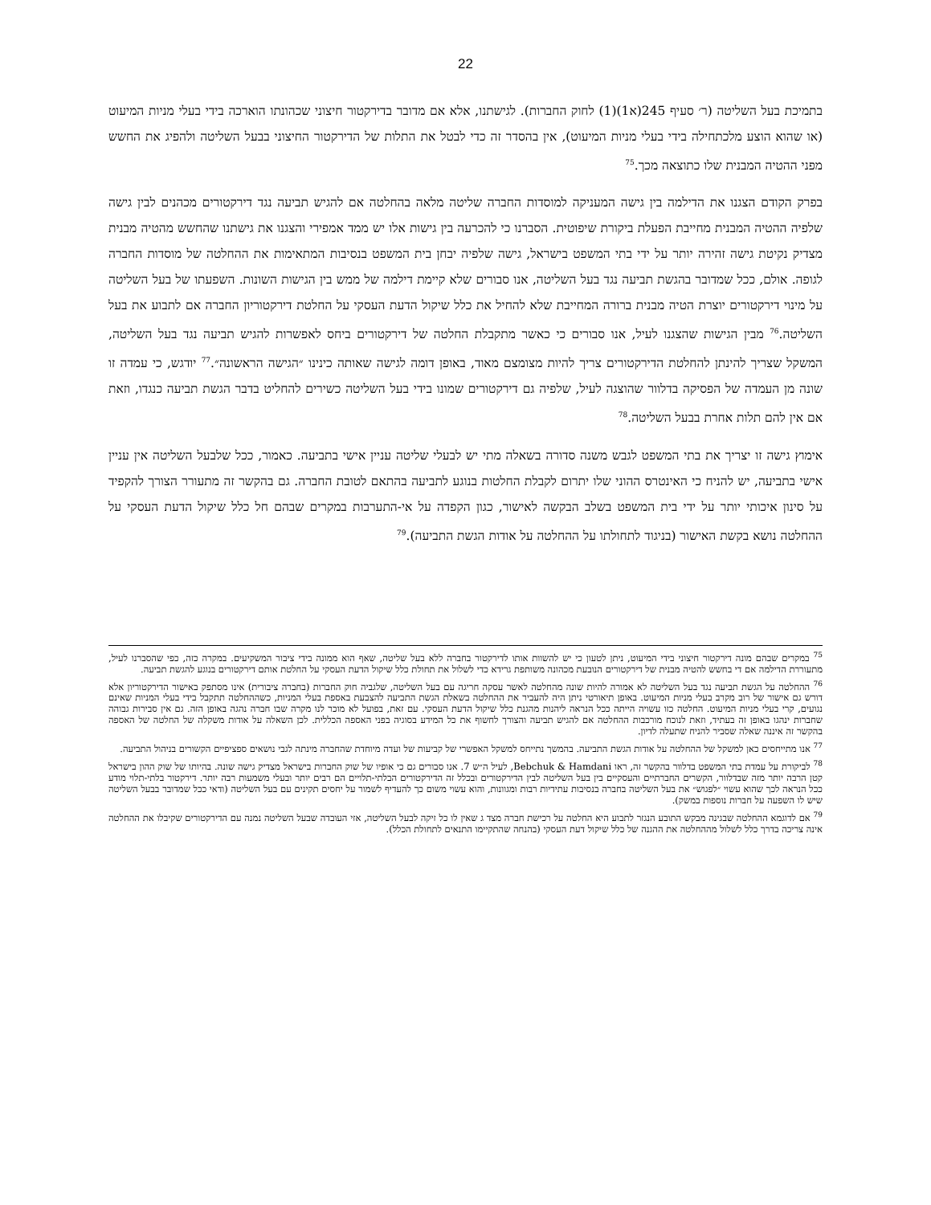22
בתמיכת בעל השליטה (ר׳ סעיף 245(א1)(1) לחוק החברות). לגישתנו, אלא אם מדובר בדירקטור חיצוני שכהונתו הוארכה בידי בעלי מניות המיעוט (או שהוא הוצע מלכתחילה בידי בעלי מניות המיעוט), אין בהסדר זה כדי לבטל את התלות של הדירקטור החיצוני בבעל השליטה ולהפיג את החשש מפני ההטיה המבנית שלו כתוצאה מכך.<sup>75</sup>
בפרק הקודם הצגנו את הדילמה בין גישה המעניקה למוסדות החברה שליטה מלאה בהחלטה אם להגיש תביעה נגד דירקטורים מכהנים לבין גישה שלפיה ההטיה המבנית מחייבת הפעלת ביקורת שיפוטית. הסברנו כי להכרעה בין גישות אלו יש ממד אמפירי והצגנו את גישתנו שהחשש מהטיה מבנית מצדיק נקיטת גישה זהירה יותר על ידי בתי המשפט בישראל, גישה שלפיה יבחן בית המשפט בנסיבות המתאימות את ההחלטה של מוסדות החברה לגופה. אולם, ככל שמדובר בהגשת תביעה נגד בעל השליטה, אנו סבורים שלא קיימת דילמה של ממש בין הגישות השונות. השפעתו של בעל השליטה על מינוי דירקטורים יוצרת הטיה מבנית ברורה המחייבת שלא להחיל את כלל שיקול הדעת העסקי על החלטת דירקטוריון החברה אם לתבוע את בעל השליטה.<sup>76</sup> מבין הגישות שהצגנו לעיל, אנו סבורים כי כאשר מתקבלת החלטה של דירקטורים ביחס לאפשרות להגיש תביעה נגד בעל השליטה, המשקל שצריך להינתן להחלטת הדירקטורים צריך להיות מצומצם מאוד, באופן דומה לגישה שאותה כינינו ״הגישה הראשונה״.<sup>77</sup> יודגש, כי עמדה זו שונה מן העמדה של הפסיקה בדלוור שהוצגה לעיל, שלפיה גם דירקטורים שמונו בידי בעל השליטה כשירים להחליט בדבר הגשת תביעה כנגדו, וזאת אם אין להם תלות אחרת בבעל השליטה.<sup>78</sup>
אימוץ גישה זו יצריך את בתי המשפט לגבש משנה סדורה בשאלה מתי יש לבעלי שליטה עניין אישי בתביעה. כאמור, ככל שלבעל השליטה אין עניין אישי בתביעה, יש להניח כי האינטרס ההוני שלו יתרום לקבלת החלטות בנוגע לתביעה בהתאם לטובת החברה. גם בהקשר זה מתעורר הצורך להקפיד על סינון איכותי יותר על ידי בית המשפט בשלב הבקשה לאישור, כגון הקפדה על אי-התערבות במקרים שבהם חל כלל שיקול הדעת העסקי על ההחלטה נושא בקשת האישור (בניגוד לתחולתו על ההחלטה על אודות הגשת התביעה).<sup>79</sup>
<sup>75</sup> במקרים שבהם מונה דירקטור חיצוני בידי המיעוט, ניתן לטעון כי יש להשוות אותו לדירקטור בחברה ללא בעל שליטה, שאף הוא ממונה בידי ציבור המשקיעים. במקרה כזה, כפי שהסברנו לעיל, מתעוררת הדילמה אם די בחשש להטיה מבנית של דירקטורים הנובעת מכהונה משותפת גרידא כדי לשלול את תחולת כלל שיקול הדעת העסקי על החלטת אותם דירקטורים בנוגע להגשת תביעה.
<sup>76</sup> ההחלטה על הגשת תביעה נגד בעל השליטה לא אמורה להיות שונה מהחלטה לאשר עסקה חריגה עם בעל השליטה, שלגביה חוק החברות (בחברה ציבורית) אינו מסתפק באישור הדירקטוריון אלא דורש גם אישור של רוב מקרב בעלי מניות המיעוט. באופן תיאורטי ניתן היה להעביר את ההחלטה בשאלת הגשת התביעה להצבעת באספת בעלי המניות, כשההחלטה תתקבל בידי בעלי המניות שאינם נגועים, קרי בעלי מניות המיעוט. החלטה כזו עשויה הייתה ככל הנראה ליהנות מהגנת כלל שיקול הדעת העסקי. עם זאת, בפועל לא מוכר לנו מקרה שבו חברה נהגה באופן הזה. גם אין סבירות גבוהה שחברות ינהגו באופן זה בעתיד, וזאת לנוכח מורכבות ההחלטה אם להגיש תביעה והצורך לחשוף את כל המידע בסוגיה בפני האספה הכללית. לכן השאלה על אודות משקלה של החלטה של האספה בהקשר זה איננה שאלה שסביר להניח שתעלה לדיון.
<sup>77</sup> אנו מתייחסים כאן למשקל של ההחלטה על אודות הגשת התביעה. בהמשך נתייחס למשקל האפשרי של קביעות של ועדה מיוחדת שהחברה מינתה לגבי נושאים ספציפיים הקשורים בניהול התביעה.
<sup>78</sup> לביקורת על עמדת בתי המשפט בדלוור בהקשר זה, ראו Bebchuk & Hamdani, לעיל ה״ש 7. אנו סבורים גם כי אופיו של שוק החברות בישראל מצדיק גישה שונה. בהיותו של שוק ההון בישראל קטן הרבה יותר מזה שבדלוור, הקשרים החברתיים והעסקיים בין בעל השליטה לבין הדירקטורים ובכלל זה הדירקטורים הבלתי-תלויים הם רבים יותר ובעלי משמעות רבה יותר. דירקטור בלתי-תלוי מודע ככל הנראה לכך שהוא עשוי ״לפגוש״ את בעל השליטה בחברה בנסיבות עתידיות רבות ומגוונות, והוא עשוי משום כך להעדיף לשמור על יחסים תקינים עם בעל השליטה (ודאי ככל שמדובר בבעל השליטה שיש לו השפעה על חברות נוספות במשק).
<sup>79</sup> אם לדוגמא ההחלטה שבגינה מבקש התובע הנגזר לתבוע היא החלטה על רכישת חברה מצד ג שאין לו כל זיקה לבעל השליטה, אזי העובדה שבעל השליטה נמנה עם הדירקטורים שקיבלו את ההחלטה אינה צריכה בדרך כלל לשלול מההחלטה את ההגנה של כלל שיקול דעת העסקי (בהנחה שהתקיימו התנאים לתחולת הכלל).